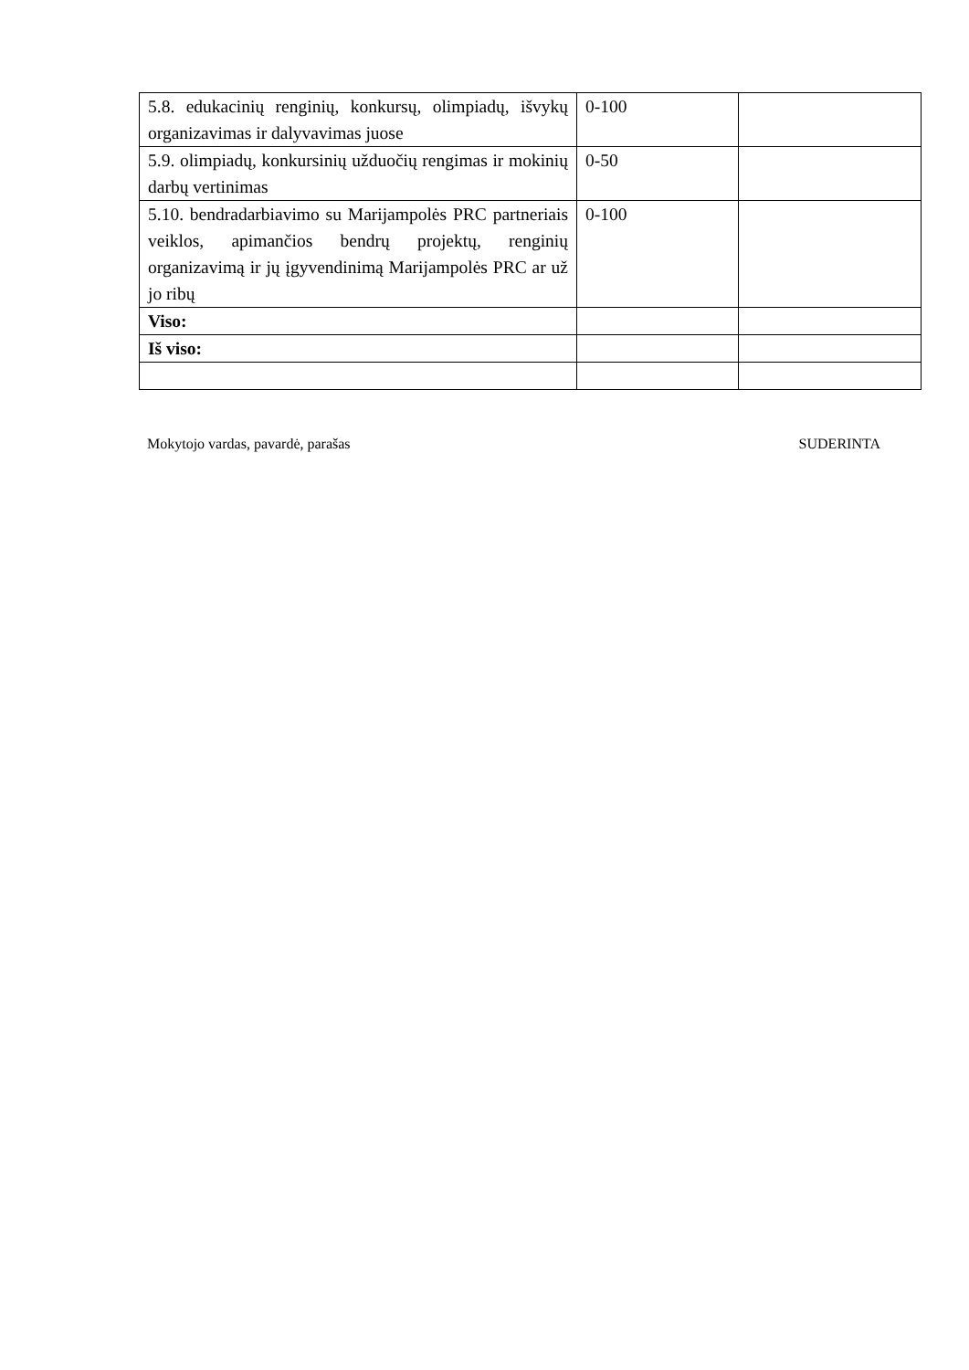| 5.8. edukacinių renginių, konkursų, olimpiadų, išvykų organizavimas ir dalyvavimas juose | 0-100 | |
| 5.9. olimpiadų, konkursinių užduočių rengimas ir mokinių darbų vertinimas | 0-50 | |
| 5.10. bendradarbiavimo su Marijampolės PRC partneriais veiklos, apimančios bendrų projektų, renginių organizavimą ir jų įgyvendinimą Marijampolės PRC ar už jo ribų | 0-100 | |
| Viso: | | |
| Iš viso: | | |
Mokytojo vardas, pavardė, parašas SUDERINTA